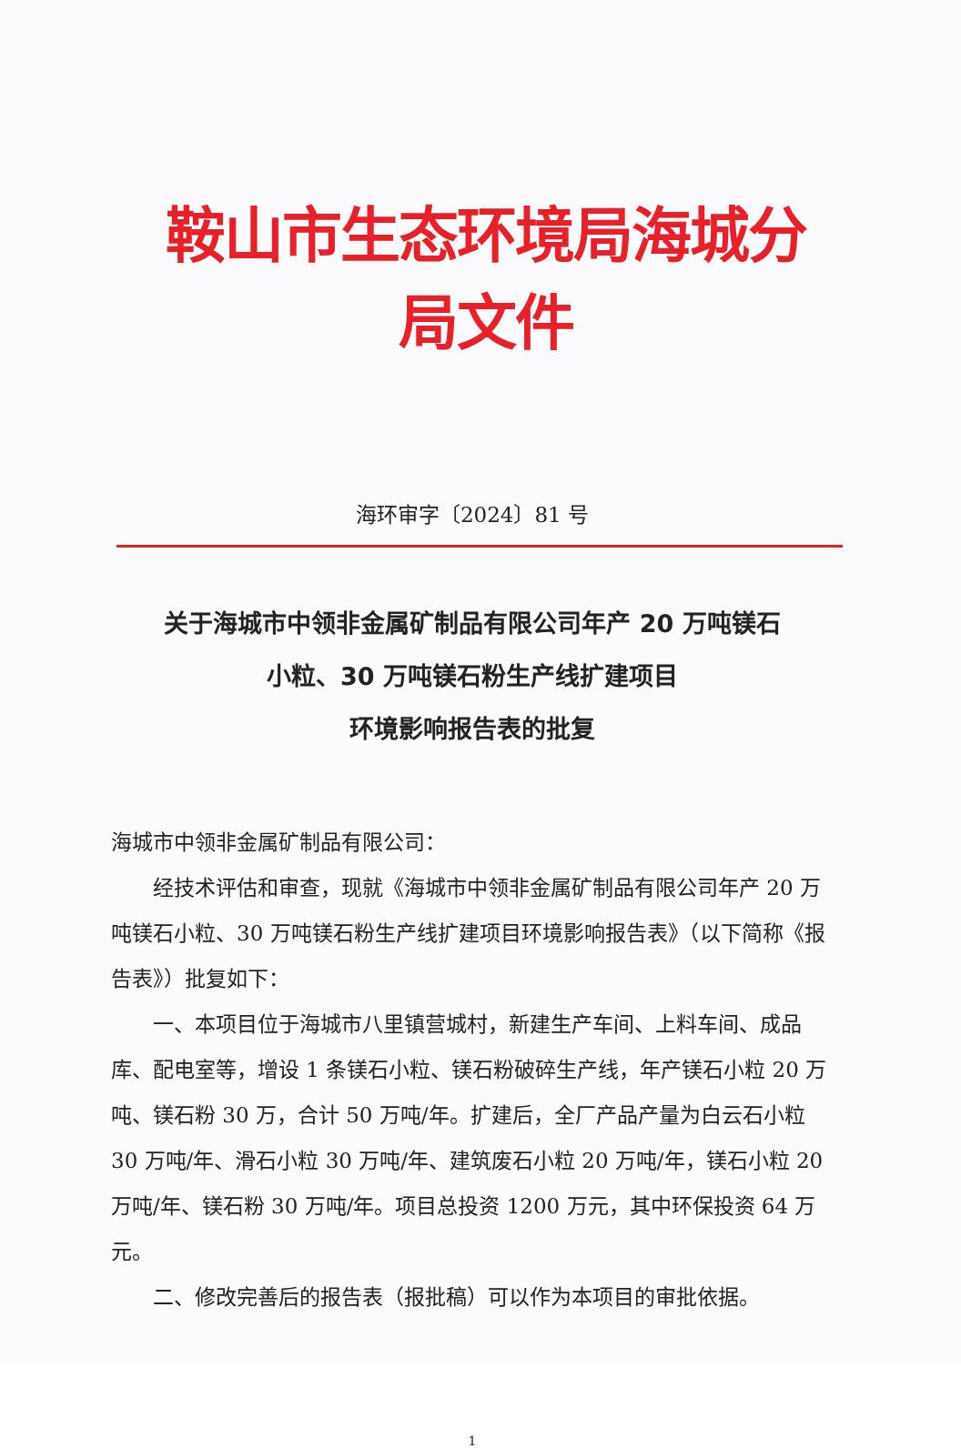鞍山市生态环境局海城分局文件
海环审字〔2024〕81 号
关于海城市中领非金属矿制品有限公司年产 20 万吨镁石
小粒、30 万吨镁石粉生产线扩建项目
环境影响报告表的批复
海城市中领非金属矿制品有限公司：
经技术评估和审查，现就《海城市中领非金属矿制品有限公司年产 20 万吨镁石小粒、30 万吨镁石粉生产线扩建项目环境影响报告表》（以下简称《报告表》）批复如下：
一、本项目位于海城市八里镇营城村，新建生产车间、上料车间、成品库、配电室等，增设 1 条镁石小粒、镁石粉破碎生产线，年产镁石小粒 20 万吨、镁石粉 30 万，合计 50 万吨/年。扩建后，全厂产品产量为白云石小粒 30 万吨/年、滑石小粒 30 万吨/年、建筑废石小粒 20 万吨/年，镁石小粒 20 万吨/年、镁石粉 30 万吨/年。项目总投资 1200 万元，其中环保投资 64 万元。
二、修改完善后的报告表（报批稿）可以作为本项目的审批依据。
1